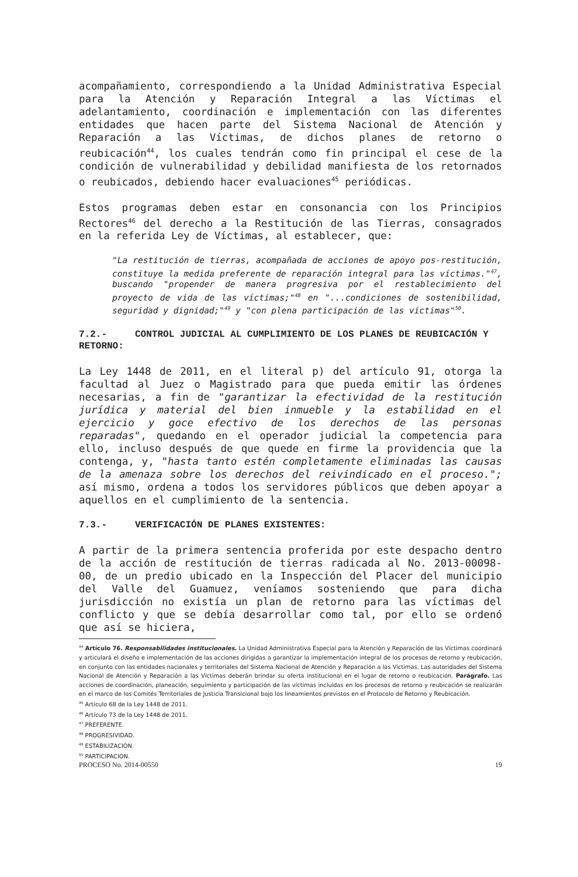acompañamiento, correspondiendo a la Unidad Administrativa Especial para la Atención y Reparación Integral a las Víctimas el adelantamiento, coordinación e implementación con las diferentes entidades que hacen parte del Sistema Nacional de Atención y Reparación a las Víctimas, de dichos planes de retorno o reubicación<sup>44</sup>, los cuales tendrán como fin principal el cese de la condición de vulnerabilidad y debilidad manifiesta de los retornados o reubicados, debiendo hacer evaluaciones<sup>45</sup> periódicas.
Estos programas deben estar en consonancia con los Principios Rectores<sup>46</sup> del derecho a la Restitución de las Tierras, consagrados en la referida Ley de Víctimas, al establecer, que:
"La restitución de tierras, acompañada de acciones de apoyo pos-restitución, constituye la medida preferente de reparación integral para las víctimas."<sup>47</sup>, buscando "propender de manera progresiva por el restablecimiento del proyecto de vida de las víctimas;"<sup>48</sup> en "...condiciones de sostenibilidad, seguridad y dignidad;"<sup>49</sup> y "con plena participación de las víctimas"<sup>50</sup>.
7.2.- CONTROL JUDICIAL AL CUMPLIMIENTO DE LOS PLANES DE REUBICACIÓN Y RETORNO:
La Ley 1448 de 2011, en el literal p) del artículo 91, otorga la facultad al Juez o Magistrado para que pueda emitir las órdenes necesarias, a fin de "garantizar la efectividad de la restitución jurídica y material del bien inmueble y la estabilidad en el ejercicio y goce efectivo de los derechos de las personas reparadas", quedando en el operador judicial la competencia para ello, incluso después de que quede en firme la providencia que la contenga, y, "hasta tanto estén completamente eliminadas las causas de la amenaza sobre los derechos del reivindicado en el proceso."; así mismo, ordena a todos los servidores públicos que deben apoyar a aquellos en el cumplimiento de la sentencia.
7.3.- VERIFICACIÓN DE PLANES EXISTENTES:
A partir de la primera sentencia proferida por este despacho dentro de la acción de restitución de tierras radicada al No. 2013-00098-00, de un predio ubicado en la Inspección del Placer del municipio del Valle del Guamuez, veníamos sosteniendo que para dicha jurisdicción no existía un plan de retorno para las víctimas del conflicto y que se debía desarrollar como tal, por ello se ordenó que así se hiciera,
<sup>44</sup> Artículo 76. Responsabilidades institucionales. La Unidad Administrativa Especial para la Atención y Reparación de las Víctimas coordinará y articulará el diseño e implementación de las acciones dirigidas a garantizar la implementación integral de los procesos de retorno y reubicación, en conjunto con las entidades nacionales y territoriales del Sistema Nacional de Atención y Reparación a las Víctimas. Las autoridades del Sistema Nacional de Atención y Reparación a las Víctimas deberán brindar su oferta institucional en el lugar de retorno o reubicación. Parágrafo. Las acciones de coordinación, planeación, seguimiento y participación de las víctimas incluidas en los procesos de retorno y reubicación se realizarán en el marco de los Comités Territoriales de Justicia Transicional bajo los lineamientos previstos en el Protocolo de Retorno y Reubicación.
<sup>45</sup> Artículo 68 de la Ley 1448 de 2011.
<sup>46</sup> Artículo 73 de la Ley 1448 de 2011.
<sup>47</sup> PREFERENTE.
<sup>48</sup> PROGRESIVIDAD.
<sup>49</sup> ESTABILIZACIÓN.
<sup>50</sup> PARTICIPACIÓN.
PROCESO No. 2014-00550 19